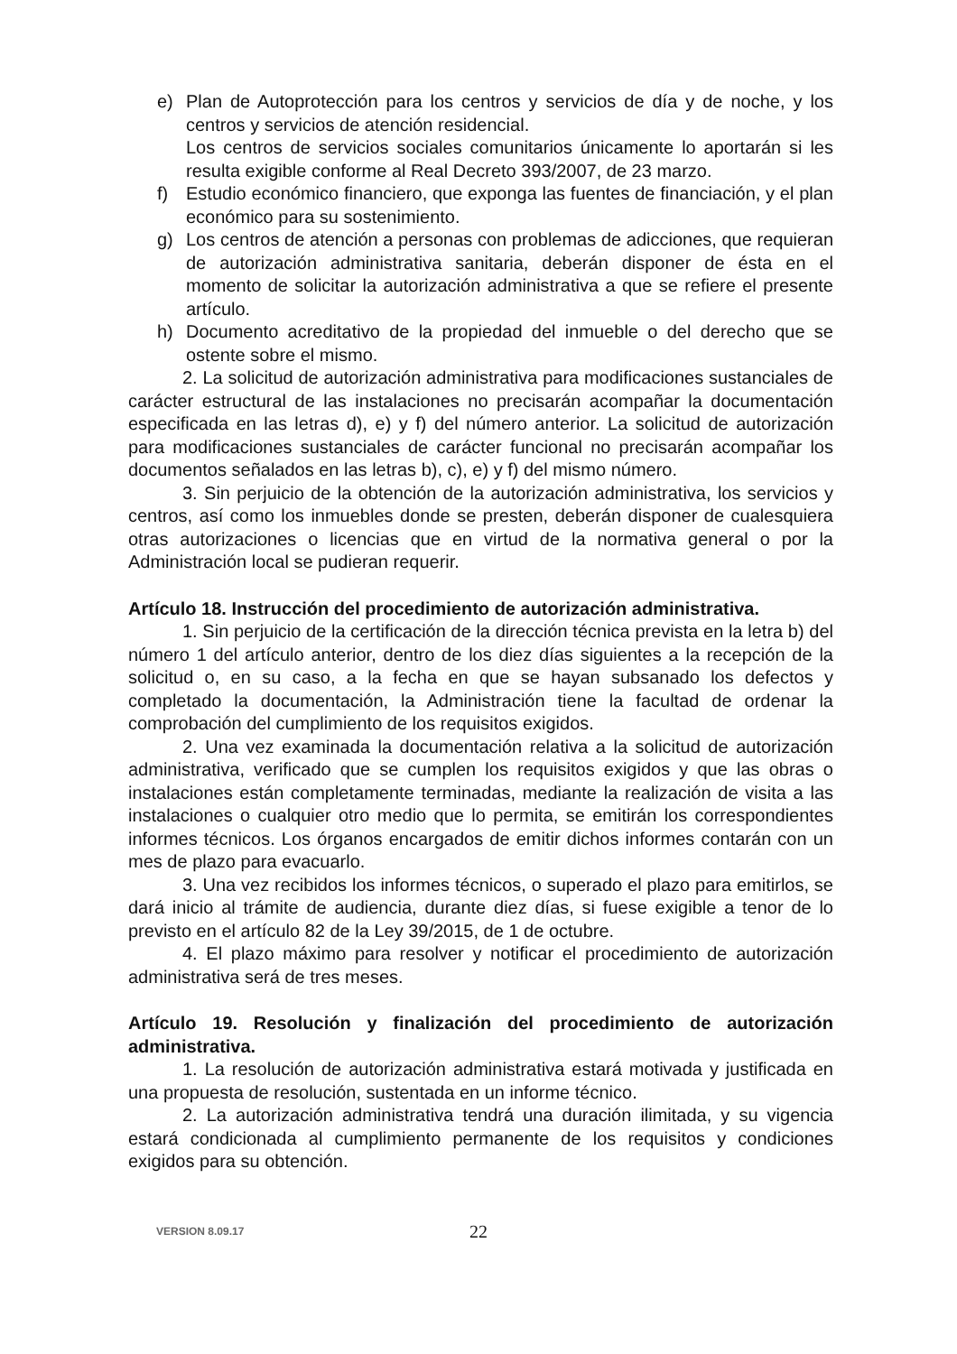e) Plan de Autoprotección para los centros y servicios de día y de noche, y los centros y servicios de atención residencial.
Los centros de servicios sociales comunitarios únicamente lo aportarán si les resulta exigible conforme al Real Decreto 393/2007, de 23 marzo.
f) Estudio económico financiero, que exponga las fuentes de financiación, y el plan económico para su sostenimiento.
g) Los centros de atención a personas con problemas de adicciones, que requieran de autorización administrativa sanitaria, deberán disponer de ésta en el momento de solicitar la autorización administrativa a que se refiere el presente artículo.
h) Documento acreditativo de la propiedad del inmueble o del derecho que se ostente sobre el mismo.
2. La solicitud de autorización administrativa para modificaciones sustanciales de carácter estructural de las instalaciones no precisarán acompañar la documentación especificada en las letras d), e) y f) del número anterior. La solicitud de autorización para modificaciones sustanciales de carácter funcional no precisarán acompañar los documentos señalados en las letras b), c), e) y f) del mismo número.
3. Sin perjuicio de la obtención de la autorización administrativa, los servicios y centros, así como los inmuebles donde se presten, deberán disponer de cualesquiera otras autorizaciones o licencias que en virtud de la normativa general o por la Administración local se pudieran requerir.
Artículo 18. Instrucción del procedimiento de autorización administrativa.
1. Sin perjuicio de la certificación de la dirección técnica prevista en la letra b) del número 1 del artículo anterior, dentro de los diez días siguientes a la recepción de la solicitud o, en su caso, a la fecha en que se hayan subsanado los defectos y completado la documentación, la Administración tiene la facultad de ordenar la comprobación del cumplimiento de los requisitos exigidos.
2. Una vez examinada la documentación relativa a la solicitud de autorización administrativa, verificado que se cumplen los requisitos exigidos y que las obras o instalaciones están completamente terminadas, mediante la realización de visita a las instalaciones o cualquier otro medio que lo permita, se emitirán los correspondientes informes técnicos. Los órganos encargados de emitir dichos informes contarán con un mes de plazo para evacuarlo.
3. Una vez recibidos los informes técnicos, o superado el plazo para emitirlos, se dará inicio al trámite de audiencia, durante diez días, si fuese exigible a tenor de lo previsto en el artículo 82 de la Ley 39/2015, de 1 de octubre.
4. El plazo máximo para resolver y notificar el procedimiento de autorización administrativa será de tres meses.
Artículo 19. Resolución y finalización del procedimiento de autorización administrativa.
1. La resolución de autorización administrativa estará motivada y justificada en una propuesta de resolución, sustentada en un informe técnico.
2. La autorización administrativa tendrá una duración ilimitada, y su vigencia estará condicionada al cumplimiento permanente de los requisitos y condiciones exigidos para su obtención.
VERSION 8.09.17 22